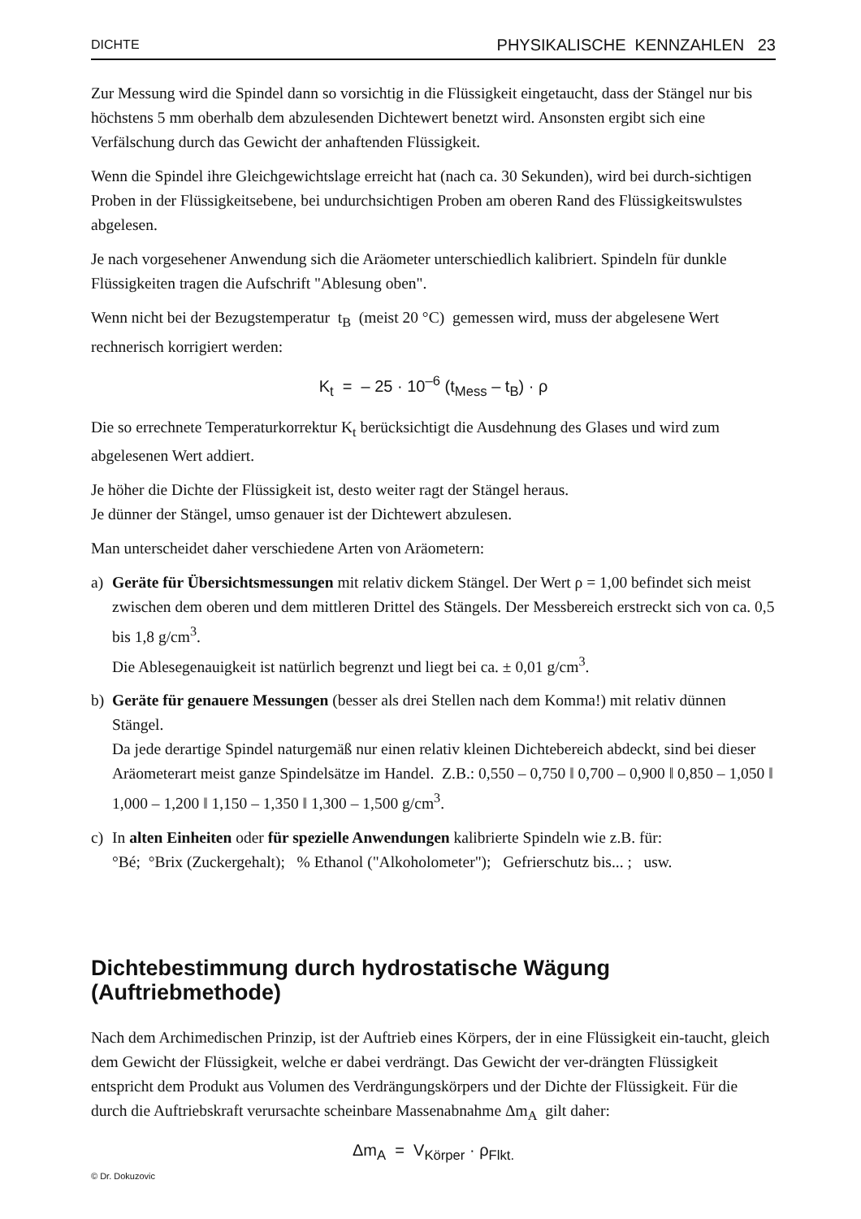DICHTE PHYSIKALISCHE KENNZAHLEN 23
Zur Messung wird die Spindel dann so vorsichtig in die Flüssigkeit eingetaucht, dass der Stängel nur bis höchstens 5 mm oberhalb dem abzulesenden Dichtewert benetzt wird. Ansonsten ergibt sich eine Verfälschung durch das Gewicht der anhaftenden Flüssigkeit.
Wenn die Spindel ihre Gleichgewichtslage erreicht hat (nach ca. 30 Sekunden), wird bei durch-sichtigen Proben in der Flüssigkeitsebene, bei undurchsichtigen Proben am oberen Rand des Flüssigkeitswulstes abgelesen.
Je nach vorgesehener Anwendung sich die Aräometer unterschiedlich kalibriert. Spindeln für dunkle Flüssigkeiten tragen die Aufschrift "Ablesung oben".
Wenn nicht bei der Bezugstemperatur t<sub>B</sub> (meist 20 °C) gemessen wird, muss der abgelesene Wert rechnerisch korrigiert werden:
K<sub>t</sub> = – 25 · 10<sup>–6</sup> (t<sub>Mess</sub> – t<sub>B</sub>) · ρ
Die so errechnete Temperaturkorrektur K<sub>t</sub> berücksichtigt die Ausdehnung des Glases und wird zum abgelesenen Wert addiert.
Je höher die Dichte der Flüssigkeit ist, desto weiter ragt der Stängel heraus.
Je dünner der Stängel, umso genauer ist der Dichtewert abzulesen.
Man unterscheidet daher verschiedene Arten von Aräometern:
a) Geräte für Übersichtsmessungen mit relativ dickem Stängel. Der Wert ρ = 1,00 befindet sich meist zwischen dem oberen und dem mittleren Drittel des Stängels. Der Messbereich erstreckt sich von ca. 0,5 bis 1,8 g/cm<sup>3</sup>.
Die Ablesegenauigkeit ist natürlich begrenzt und liegt bei ca. ± 0,01 g/cm<sup>3</sup>.
b) Geräte für genauere Messungen (besser als drei Stellen nach dem Komma!) mit relativ dünnen Stängel.
Da jede derartige Spindel naturgemäß nur einen relativ kleinen Dichtebereich abdeckt, sind bei dieser Aräometerart meist ganze Spindelsätze im Handel. Z.B.: 0,550 – 0,750 ‖ 0,700 – 0,900 ‖ 0,850 – 1,050 ‖ 1,000 – 1,200 ‖ 1,150 – 1,350 ‖ 1,300 – 1,500 g/cm<sup>3</sup>.
c) In alten Einheiten oder für spezielle Anwendungen kalibrierte Spindeln wie z.B. für:
°Bé; °Brix (Zuckergehalt); % Ethanol ("Alkoholometer"); Gefrierschutz bis... ; usw.
Dichtebestimmung durch hydrostatische Wägung (Auftriebmethode)
Nach dem Archimedischen Prinzip, ist der Auftrieb eines Körpers, der in eine Flüssigkeit ein-taucht, gleich dem Gewicht der Flüssigkeit, welche er dabei verdrängt. Das Gewicht der ver-drängten Flüssigkeit entspricht dem Produkt aus Volumen des Verdrängungskörpers und der Dichte der Flüssigkeit. Für die durch die Auftriebskraft verursachte scheinbare Massenabnahme Δm<sub>A</sub> gilt daher:
Δm<sub>A</sub> = V<sub>Körper</sub> · ρ<sub>Flkt.</sub>
© Dr. Dokuzovic